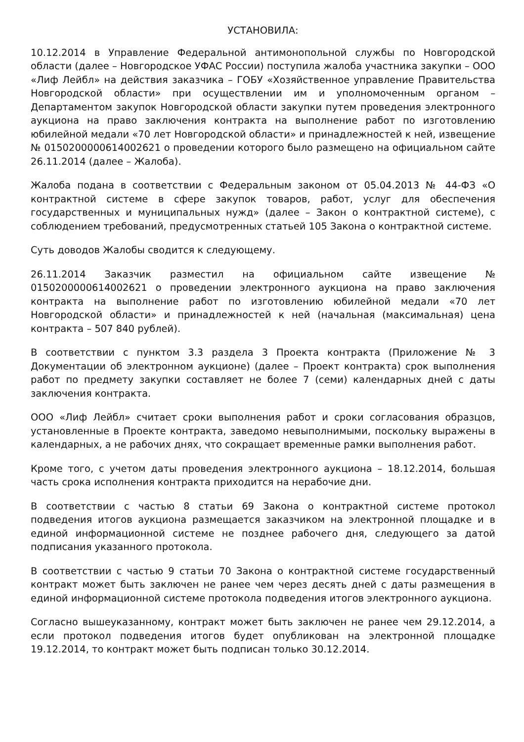УСТАНОВИЛА:
10.12.2014 в Управление Федеральной антимонопольной службы по Новгородской области (далее – Новгородское УФАС России) поступила жалоба участника закупки – ООО «Лиф Лейбл» на действия заказчика – ГОБУ «Хозяйственное управление Правительства Новгородской области» при осуществлении им и уполномоченным органом – Департаментом закупок Новгородской области закупки путем проведения электронного аукциона на право заключения контракта на выполнение работ по изготовлению юбилейной медали «70 лет Новгородской области» и принадлежностей к ней, извещение № 0150200000614002621 о проведении которого было размещено на официальном сайте 26.11.2014 (далее – Жалоба).
Жалоба подана в соответствии с Федеральным законом от 05.04.2013 № 44-ФЗ «О контрактной системе в сфере закупок товаров, работ, услуг для обеспечения государственных и муниципальных нужд» (далее – Закон о контрактной системе), с соблюдением требований, предусмотренных статьей 105 Закона о контрактной системе.
Суть доводов Жалобы сводится к следующему.
26.11.2014 Заказчик разместил на официальном сайте извещение № 0150200000614002621 о проведении электронного аукциона на право заключения контракта на выполнение работ по изготовлению юбилейной медали «70 лет Новгородской области» и принадлежностей к ней (начальная (максимальная) цена контракта – 507 840 рублей).
В соответствии с пунктом 3.3 раздела 3 Проекта контракта (Приложение № 3 Документации об электронном аукционе) (далее – Проект контракта) срок выполнения работ по предмету закупки составляет не более 7 (семи) календарных дней с даты заключения контракта.
ООО «Лиф Лейбл» считает сроки выполнения работ и сроки согласования образцов, установленные в Проекте контракта, заведомо невыполнимыми, поскольку выражены в календарных, а не рабочих днях, что сокращает временные рамки выполнения работ.
Кроме того, с учетом даты проведения электронного аукциона – 18.12.2014, большая часть срока исполнения контракта приходится на нерабочие дни.
В соответствии с частью 8 статьи 69 Закона о контрактной системе протокол подведения итогов аукциона размещается заказчиком на электронной площадке и в единой информационной системе не позднее рабочего дня, следующего за датой подписания указанного протокола.
В соответствии с частью 9 статьи 70 Закона о контрактной системе государственный контракт может быть заключен не ранее чем через десять дней с даты размещения в единой информационной системе протокола подведения итогов электронного аукциона.
Согласно вышеуказанному, контракт может быть заключен не ранее чем 29.12.2014, а если протокол подведения итогов будет опубликован на электронной площадке 19.12.2014, то контракт может быть подписан только 30.12.2014.